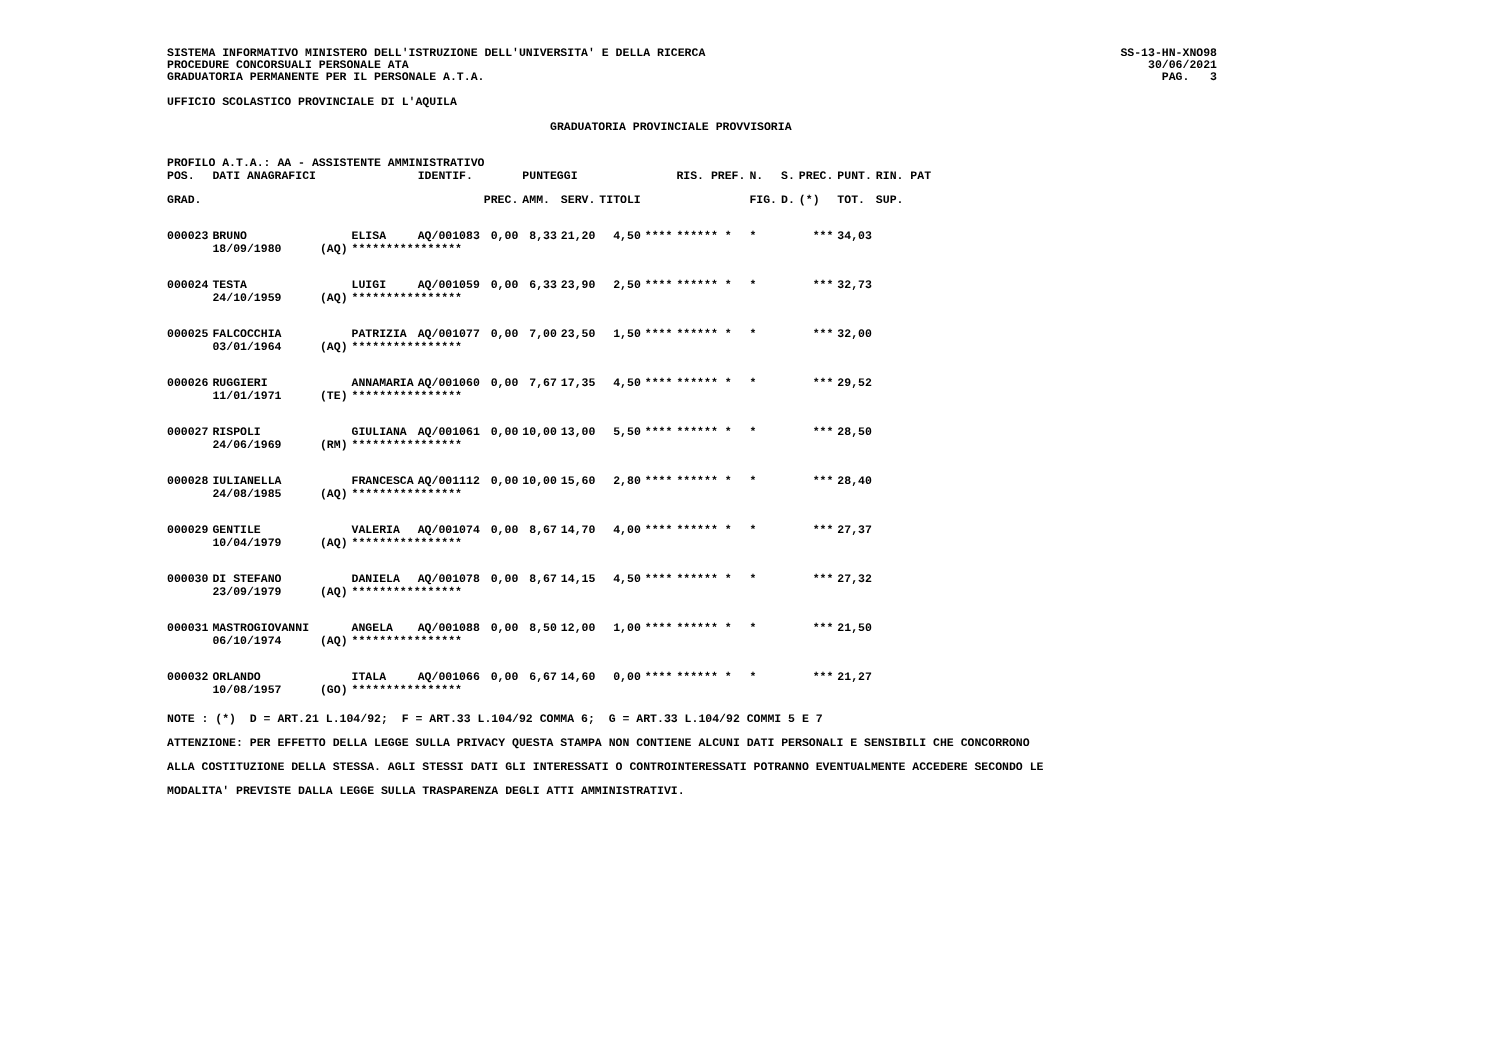SISTEMA INFORMATIVO MINISTERO DELL'ISTRUZIONE DELL'UNIVERSITA' E DELLA RICERCA
PROCEDURE CONCORSUALI PERSONALE ATA
GRADUATORIA PERMANENTE PER IL PERSONALE A.T.A.
SS-13-HN-XNO98
30/06/2021
PAG. 3
UFFICIO SCOLASTICO PROVINCIALE DI L'AQUILA
GRADUATORIA PROVINCIALE PROVVISORIA
PROFILO A.T.A.: AA - ASSISTENTE AMMINISTRATIVO
| POS. | DATI ANAGRAFICI | | | IDENTIF. | | PUNTEGGI | | | | RIS. PREF. | | N. | S. | PREC. | PUNT. | RIN. PAT |
| --- | --- | --- | --- | --- | --- | --- | --- | --- | --- | --- | --- | --- | --- | --- | --- | --- |
| GRAD. | | | | | PREC. | AMM. | SERV. | TITOLI | | | | FIG. | D. | (*) | TOT. | SUP. |
| 000023 | BRUNO | | ELISA | AQ/001083 | 0,00 | 8,33 | 21,20 | 4,50 | **** | ****** * | | * | | *** | 34,03 | |
| | 18/09/1980 | (AQ) | **************** | | | | | | | | | | | | | |
| 000024 | TESTA | | LUIGI | AQ/001059 | 0,00 | 6,33 | 23,90 | 2,50 | **** | ****** * | | * | | *** | 32,73 | |
| | 24/10/1959 | (AQ) | **************** | | | | | | | | | | | | | |
| 000025 | FALCOCCHIA | | PATRIZIA | AQ/001077 | 0,00 | 7,00 | 23,50 | 1,50 | **** | ****** * | | * | | *** | 32,00 | |
| | 03/01/1964 | (AQ) | **************** | | | | | | | | | | | | | |
| 000026 | RUGGIERI | | ANNAMARIA | AQ/001060 | 0,00 | 7,67 | 17,35 | 4,50 | **** | ****** * | | * | | *** | 29,52 | |
| | 11/01/1971 | (TE) | **************** | | | | | | | | | | | | | |
| 000027 | RISPOLI | | GIULIANA | AQ/001061 | 0,00 | 10,00 | 13,00 | 5,50 | **** | ****** * | | * | | *** | 28,50 | |
| | 24/06/1969 | (RM) | **************** | | | | | | | | | | | | | |
| 000028 | IULIANELLA | | FRANCESCA | AQ/001112 | 0,00 | 10,00 | 15,60 | 2,80 | **** | ****** * | | * | | *** | 28,40 | |
| | 24/08/1985 | (AQ) | **************** | | | | | | | | | | | | | |
| 000029 | GENTILE | | VALERIA | AQ/001074 | 0,00 | 8,67 | 14,70 | 4,00 | **** | ****** * | | * | | *** | 27,37 | |
| | 10/04/1979 | (AQ) | **************** | | | | | | | | | | | | | |
| 000030 | DI STEFANO | | DANIELA | AQ/001078 | 0,00 | 8,67 | 14,15 | 4,50 | **** | ****** * | | * | | *** | 27,32 | |
| | 23/09/1979 | (AQ) | **************** | | | | | | | | | | | | | |
| 000031 | MASTROGIOVANNI | | ANGELA | AQ/001088 | 0,00 | 8,50 | 12,00 | 1,00 | **** | ****** * | | * | | *** | 21,50 | |
| | 06/10/1974 | (AQ) | **************** | | | | | | | | | | | | | |
| 000032 | ORLANDO | | ITALA | AQ/001066 | 0,00 | 6,67 | 14,60 | 0,00 | **** | ****** * | | * | | *** | 21,27 | |
| | 10/08/1957 | (GO) | **************** | | | | | | | | | | | | | |
NOTE : (*) D = ART.21 L.104/92; F = ART.33 L.104/92 COMMA 6; G = ART.33 L.104/92 COMMI 5 E 7
ATTENZIONE: PER EFFETTO DELLA LEGGE SULLA PRIVACY QUESTA STAMPA NON CONTIENE ALCUNI DATI PERSONALI E SENSIBILI CHE CONCORRONO
ALLA COSTITUZIONE DELLA STESSA. AGLI STESSI DATI GLI INTERESSATI O CONTROINTERESSATI POTRANNO EVENTUALMENTE ACCEDERE SECONDO LE
MODALITA' PREVISTE DALLA LEGGE SULLA TRASPARENZA DEGLI ATTI AMMINISTRATIVI.